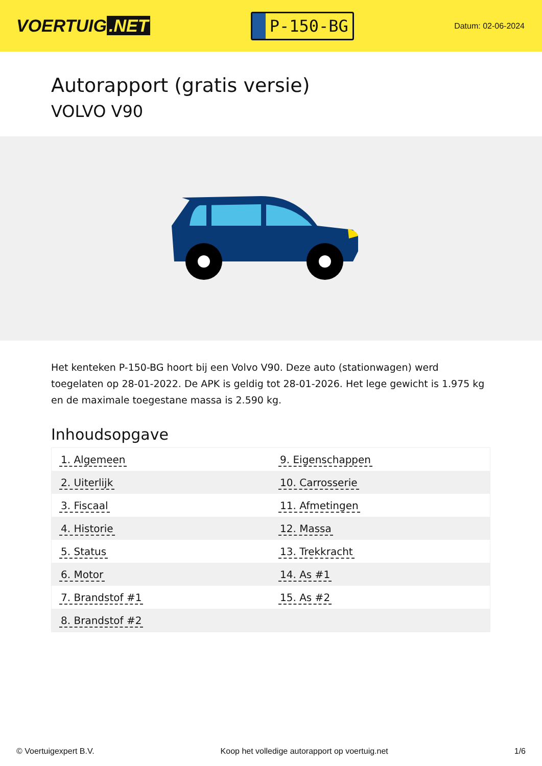VOERTUIG.NET
P-150-BG
Datum: 02-06-2024
Autorapport (gratis versie)
VOLVO V90
Het kenteken P-150-BG hoort bij een Volvo V90. Deze auto (stationwagen) werd toegelaten op 28-01-2022. De APK is geldig tot 28-01-2026. Het lege gewicht is 1.975 kg en de maximale toegestane massa is 2.590 kg.
Inhoudsopgave
| 1. Algemeen | 9. Eigenschappen |
| 2. Uiterlijk | 10. Carrosserie |
| 3. Fiscaal | 11. Afmetingen |
| 4. Historie | 12. Massa |
| 5. Status | 13. Trekkracht |
| 6. Motor | 14. As #1 |
| 7. Brandstof #1 | 15. As #2 |
| 8. Brandstof #2 | |
© Voertuigexpert B.V. Koop het volledige autorapport op voertuig.net 1/6